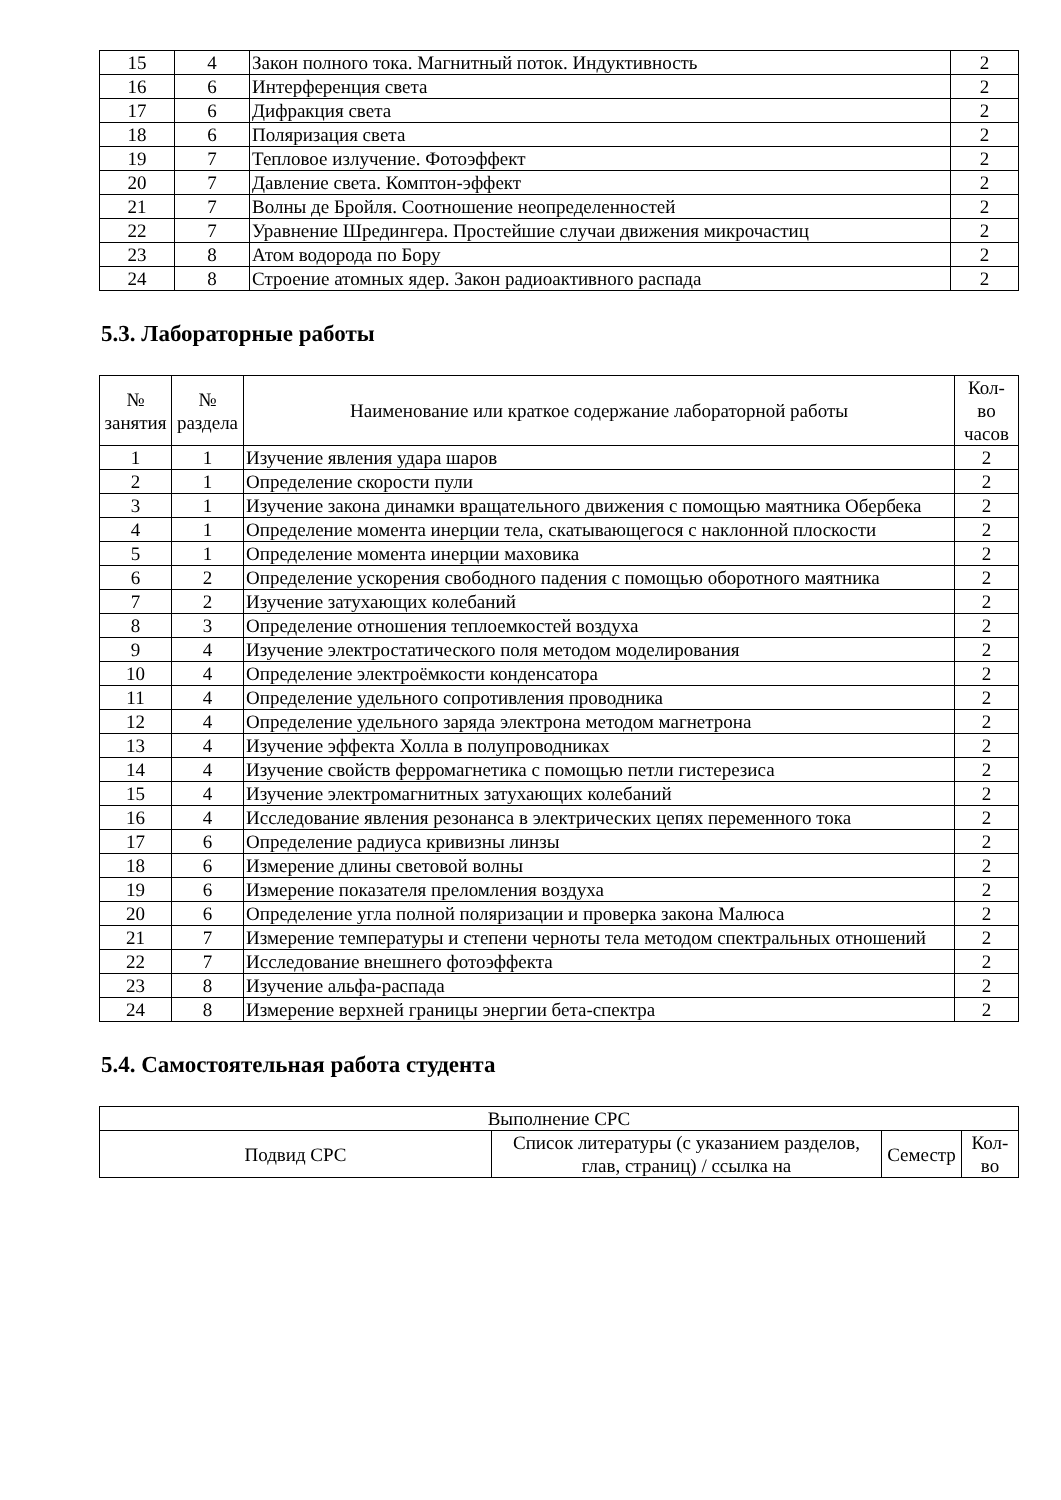| 15 | 4 | Закон полного тока. Магнитный поток. Индуктивность | 2 |
| 16 | 6 | Интерференция света | 2 |
| 17 | 6 | Дифракция света | 2 |
| 18 | 6 | Поляризация света | 2 |
| 19 | 7 | Тепловое излучение. Фотоэффект | 2 |
| 20 | 7 | Давление света. Комптон-эффект | 2 |
| 21 | 7 | Волны де Бройля. Соотношение неопределенностей | 2 |
| 22 | 7 | Уравнение Шредингера. Простейшие случаи движения микрочастиц | 2 |
| 23 | 8 | Атом водорода по Бору | 2 |
| 24 | 8 | Строение атомных ядер. Закон радиоактивного распада | 2 |
5.3. Лабораторные работы
| № занятия | № раздела | Наименование или краткое содержание лабораторной работы | Кол- во часов |
| --- | --- | --- | --- |
| 1 | 1 | Изучение явления удара шаров | 2 |
| 2 | 1 | Определение скорости пули | 2 |
| 3 | 1 | Изучение закона динамки вращательного движения с помощью маятника Обербека | 2 |
| 4 | 1 | Определение момента инерции тела, скатывающегося с наклонной плоскости | 2 |
| 5 | 1 | Определение момента инерции маховика | 2 |
| 6 | 2 | Определение ускорения свободного падения с помощью оборотного маятника | 2 |
| 7 | 2 | Изучение затухающих колебаний | 2 |
| 8 | 3 | Определение отношения теплоемкостей воздуха | 2 |
| 9 | 4 | Изучение электростатического поля методом моделирования | 2 |
| 10 | 4 | Определение электроёмкости конденсатора | 2 |
| 11 | 4 | Определение удельного сопротивления проводника | 2 |
| 12 | 4 | Определение удельного заряда электрона методом магнетрона | 2 |
| 13 | 4 | Изучение эффекта Холла в полупроводниках | 2 |
| 14 | 4 | Изучение свойств ферромагнетика с помощью петли гистерезиса | 2 |
| 15 | 4 | Изучение электромагнитных затухающих колебаний | 2 |
| 16 | 4 | Исследование явления резонанса в электрических цепях переменного тока | 2 |
| 17 | 6 | Определение радиуса кривизны линзы | 2 |
| 18 | 6 | Измерение длины световой волны | 2 |
| 19 | 6 | Измерение показателя преломления воздуха | 2 |
| 20 | 6 | Определение угла полной поляризации и проверка закона Малюса | 2 |
| 21 | 7 | Измерение температуры и степени черноты тела методом спектральных отношений | 2 |
| 22 | 7 | Исследование внешнего фотоэффекта | 2 |
| 23 | 8 | Изучение альфа-распада | 2 |
| 24 | 8 | Измерение верхней границы энергии бета-спектра | 2 |
5.4. Самостоятельная работа студента
| Выполнение СРС | | | |
| --- | --- | --- | --- |
| Подвид СРС | Список литературы (с указанием разделов, глав, страниц) / ссылка на | Семестр | Кол- во |